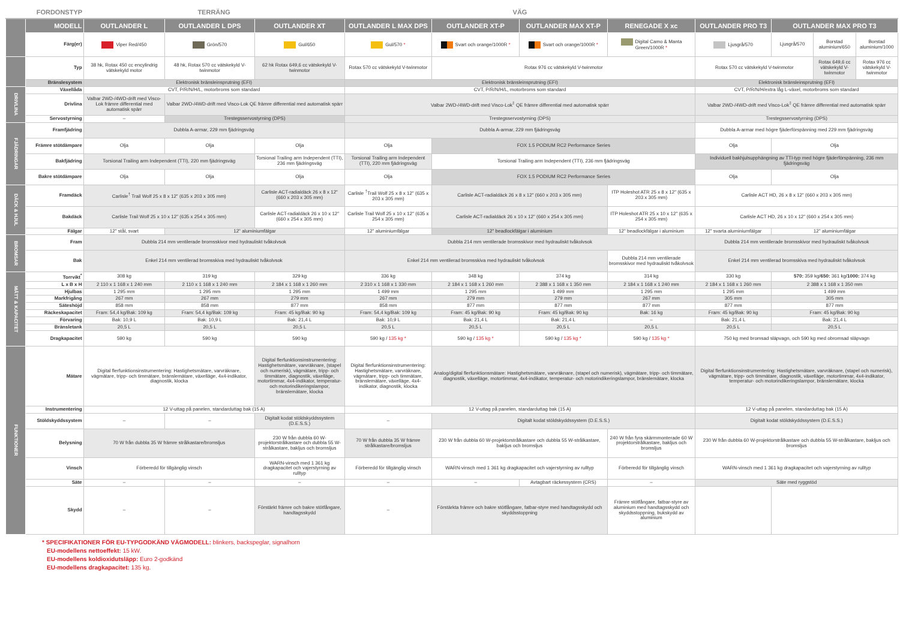| | FORDONSTYP | TERRÄNG | | | VÄG | | | | | | | |
| --- | --- | --- | --- | --- | --- | --- | --- | --- | --- | --- | --- | --- |
| | MODELL | OUTLANDER L | OUTLANDER L DPS | OUTLANDER XT | OUTLANDER L MAX DPS | OUTLANDER XT-P | OUTLANDER MAX XT-P | RENEGADE X xc | OUTLANDER PRO T3 | OUTLANDER MAX PRO T3 | | |
| | Färg(er) | Viper Red/450 | Grön/570 | Gul/650 | Gul/570 * | Svart och orange/1000R * | Svart och orange/1000R * | Digital Camo & Manta Green/1000R * | Ljusgrå/570 | Ljusgrå/570 | Borstad aluminium/650 | Borstad aluminium/1000 |
| | Typ | 38 hk, Rotax 450 cc encylindrig vätskekyld motor | 48 hk, Rotax 570 cc vätskekyld V-twinmotor | 62 hk Rotax 649,6 cc vätskekyld V-twinmotor | Rotax 570 cc vätskekyld V-twinmotor | Rotax 976 cc vätskekyld V-twinmotor | | | Rotax 570 cc vätskekyld V-twinmotor | | Rotax 649,6 cc vätskekyld V-twinmotor | Rotax 976 cc vätskekyld V-twinmotor |
| | Bränslesystem | Elektronisk bränsleinsprutning (EFI) | | | Elektronisk bränsleinsprutning (EFI) | | | | Elektronisk bränsleinsprutning (EFI) | | | |
| DRIVLINA | Växellåda | CVT, P/R/N/H/L, motorbroms som standard | | | CVT, P/R/N/H/L, motorbroms som standard | | | | CVT, P/R/N/H/extra låg L-växel, motorbroms som standard | | | |
| | Drivlina | Valbar 2WD-/4WD-drift med Visco-Lok främre differential med automatisk spärr | Valbar 2WD-/4WD-drift med Visco-Lok QE främre differential med automatisk spärr | | Valbar 2WD-/4WD-drift med Visco-Lok<sup>‡</sup> QE främre differential med automatisk spärr | | | | Valbar 2WD-/4WD-drift med Visco-Lok<sup>‡</sup> QE främre differential med automatisk spärr | | | |
| | Servostyrning | – | Trestegsservostyrning (DPS) | | Trestegsservostyrning (DPS) | | | | Trestegsservostyrning (DPS) | | | |
| FJÄDRINGAR | Framfjädring | Dubbla A-armar, 229 mm fjädringsväg | | | Dubbla A-armar, 229 mm fjädringsväg | | | | Dubbla A-armar med högre fjäderförspänning med 229 mm fjädringsväg | | | |
| | Främre stötdämpare | Olja | Olja | Olja | Olja | FOX 1.5 PODIUM RC2 Performance Series | | | Olja | Olja | | |
| | Bakfjädring | Torsional Trailing arm Independent (TTI), 220 mm fjädringsväg | | Torsional Trailing arm Independent (TTI), 236 mm fjädringsväg | Torsional Trailing arm Independent (TTI), 220 mm fjädringsväg | Torsional Trailing arm Independent (TTI), 236 mm fjädringsväg | | | Individuell bakhjulsupphängning av TTI-typ med högre fjäderförspänning, 236 mm fjädringsväg | | | |
| | Bakre stötdämpare | Olja | Olja | Olja | Olja | FOX 1.5 PODIUM RC2 Performance Series | | | Olja | Olja | | |
| DÄCK & HJUL | Framdäck | Carlisle<sup>†</sup> Trail Wolf 25 x 8 x 12" (635 x 203 x 305 mm) | | Carlisle ACT-radialdäck 26 x 8 x 12" (660 x 203 x 305 mm) | Carlisle <sup>†</sup>Trail Wolf 25 x 8 x 12" (635 x 203 x 305 mm) | Carlisle ACT-radialdäck 26 x 8 x 12" (660 x 203 x 305 mm) | | ITP Holeshot ATR 25 x 8 x 12" (635 x 203 x 305 mm) | Carlisle ACT HD, 26 x 8 x 12" (660 x 203 x 305 mm) | | | |
| | Bakdäck | Carlisle Trail Wolf 25 x 10 x 12" (635 x 254 x 305 mm) | | Carlisle ACT-radialdäck 26 x 10 x 12" (660 x 254 x 305 mm) | Carlisle Trail Wolf 25 x 10 x 12" (635 x 254 x 305 mm) | Carlisle ACT-radialdäck 26 x 10 x 12" (660 x 254 x 305 mm) | | ITP Holeshot ATR 25 x 10 x 12" (635 x 254 x 305 mm) | Carlisle ACT HD, 26 x 10 x 12" (660 x 254 x 305 mm) | | | |
| | Fälgar | 12" stål, svart | 12" aluminiumfälgar | | 12" aluminiumfälgar | 12" beadlockfälgar i aluminium | | 12" beadlockfälgar i aluminium | 12" svarta aluminiumfälgar | 12" aluminiumfälgar | | |
| BROMSAR | Fram | Dubbla 214 mm ventilerade bromsskivor med hydrauliskt tvåkolvsok | | | Dubbla 214 mm ventilerade bromsskivor med hydrauliskt tvåkolvsok | | | | Dubbla 214 mm ventilerade bromsskivor med hydrauliskt tvåkolvsok | | | |
| | Bak | Enkel 214 mm ventilerad bromsskiva med hydrauliskt tvåkolvsok | | | Enkel 214 mm ventilerad bromsskiva med hydrauliskt tvåkolvsok | | | Dubbla 214 mm ventilerade bromsskivor med hydrauliskt tvåkolvsok | Enkel 214 mm ventilerad bromsskiva med hydrauliskt tvåkolvsok | | | |
| MÅTT & KAPACITET | Torrvikt<sup>*</sup> | 308 kg | 319 kg | 329 kg | 336 kg | 348 kg | 374 kg | 314 kg | 330 kg | 570: 359 kg/ 650: 361 kg/ 1000: 374 kg | | |
| | L x B x H | 2 110 x 1 168 x 1 240 mm | 2 110 x 1 168 x 1 240 mm | 2 184 x 1 168 x 1 260 mm | 2 310 x 1 168 x 1 330 mm | 2 184 x 1 168 x 1 260 mm | 2 388 x 1 168 x 1 350 mm | 2 184 x 1 168 x 1 240 mm | 2 184 x 1 168 x 1 260 mm | 2 388 x 1 168 x 1 350 mm | | |
| | Hjulbas | 1 295 mm | 1 295 mm | 1 295 mm | 1 499 mm | 1 295 mm | 1 499 mm | 1 295 mm | 1 295 mm | 1 499 mm | | |
| | Markfrigång | 267 mm | 267 mm | 279 mm | 267 mm | 279 mm | 279 mm | 267 mm | 305 mm | 305 mm | | |
| | Säteshöjd | 858 mm | 858 mm | 877 mm | 858 mm | 877 mm | 877 mm | 877 mm | 877 mm | 877 mm | | |
| | Räckeskapacitet | Fram: 54,4 kg/Bak: 109 kg | Fram: 54,4 kg/Bak: 109 kg | Fram: 45 kg/Bak: 90 kg | Fram: 54,4 kg/Bak: 109 kg | Fram: 45 kg/Bak: 90 kg | Fram: 45 kg/Bak: 90 kg | Bak: 16 kg | Fram: 45 kg/Bak: 90 kg | Fram: 45 kg/Bak: 90 kg | | |
| | Förvaring | Bak: 10,9 L | Bak: 10,9 L | Bak: 21,4 L | Bak: 10,9 L | Bak: 21,4 L | Bak: 21,4 L | – | Bak: 21,4 L | Bak: 21,4 L | | |
| | Bränsletank | 20,5 L | 20,5 L | 20,5 L | 20,5 L | 20,5 L | 20,5 L | 20,5 L | 20,5 L | 20,5 L | | |
| | Dragkapacitet | 590 kg | 590 kg | 590 kg | 590 kg / 135 kg * | 590 kg / 135 kg * | 590 kg / 135 kg * | 590 kg / 135 kg * | 750 kg med bromsad släpvagn, och 590 kg med obromsad släpvagn | | | |
| FUNKTIONER | Mätare | Digital flerfunktionsinstrumentering: Hastighetsmätare, varvräknare, vägmätare, tripp- och timmätare, bränslemätare, växelläge, 4x4-indikator, diagnostik, klocka | | Digital flerfunktionsinstrumentering: Hastighetsmätare, varvräknare, (stapel och numerisk), vägmätare, tripp- och timmätare, diagnostik, växelläge, motortimmar, 4x4-indikator, temperatur- och motorindikeringslampor, bränslemätare, klocka | Digital flerfunktionsinstrumentering: Hastighetsmätare, varvräknare, vägmätare, tripp- och timmätare, bränslemätare, växelläge, 4x4-indikator, diagnostik, klocka | Analog/digital flerfunktionsmätare: Hastighetsmätare, varvräknare, (stapel och numerisk), vägmätare, tripp- och timmätare, diagnostik, växelläge, motortimmar, 4x4-indikator, temperatur- och motorindikeringslampor, bränslemätare, klocka | | | Digital flerfunktionsinstrumentering: Hastighetsmätare, varvräknare, (stapel och numerisk), vägmätare, tripp- och timmätare, diagnostik, växelläge, motortimmar, 4x4-indikator, temperatur- och motorindikeringslampor, bränslemätare, klocka | | | |
| | Instrumentering | 12 V-uttag på panelen, standarduttag bak (15 A) | | | 12 V-uttag på panelen, standarduttag bak (15 A) | | | | 12 V-uttag på panelen, standarduttag bak (15 A) | | | |
| | Stöldskyddssystem | – | – | Digitalt kodat stöldskyddssystem (D.E.S.S.) | – | Digitalt kodat stöldskyddssystem (D.E.S.S.) | | | Digitalt kodat stöldskyddssystem (D.E.S.S.) | | | |
| | Belysning | 70 W från dubbla 35 W främre strålkastare/bromsljus | | 230 W från dubbla 60 W-projektorstrålkastare och dubbla 55 W-strålkastare, bakljus och bromsljus | 70 W från dubbla 35 W främre strålkastare/bromsljus | 230 W från dubbla 60 W-projektorstrålkastare och dubbla 55 W-strålkastare, bakljus och bromsljus | | 240 W från fyra skärmmonterade 60 W projektorstrålkastare, bakljus och bromsljus | 230 W från dubbla 60 W-projektorstrålkastare och dubbla 55 W-strålkastare, bakljus och bromsljus | | | |
| | Vinsch | Förberedd för tillgänglig vinsch | | WARN-vinsch med 1 361 kg dragkapacitet och vajerstyrning av rulltyp | Förberedd för tillgänglig vinsch | WARN-vinsch med 1 361 kg dragkapacitet och vajerstyrning av rulltyp | | Förberedd för tillgänglig vinsch | WARN-vinsch med 1 361 kg dragkapacitet och vajerstyrning av rulltyp | | | |
| | Säte | – | – | – | – | – | Avtagbart räckessystem (CRS) | – | Säte med ryggstöd | | | |
| | Skydd | – | – | Förstärkt främre och bakre stötfångare, handtagsskydd | – | Förstärkta främre och bakre stötfångare, fatbar-styre med handtagsskydd och skyddsstoppning | | Främre stötfångare, fatbar-styre av aluminium med handtagsskydd och skyddsstoppning, bukskydd av aluminium | | | | |
* SPECIFIKATIONER FÖR EU-TYPGODKÄND VÄGMODELL: blinkers, backspeglar, signalhorn
EU-modellens nettoeffekt: 15 kW.
EU-modellens koldioxidutsläpp: Euro 2-godkänd
EU-modellens dragkapacitet: 135 kg.